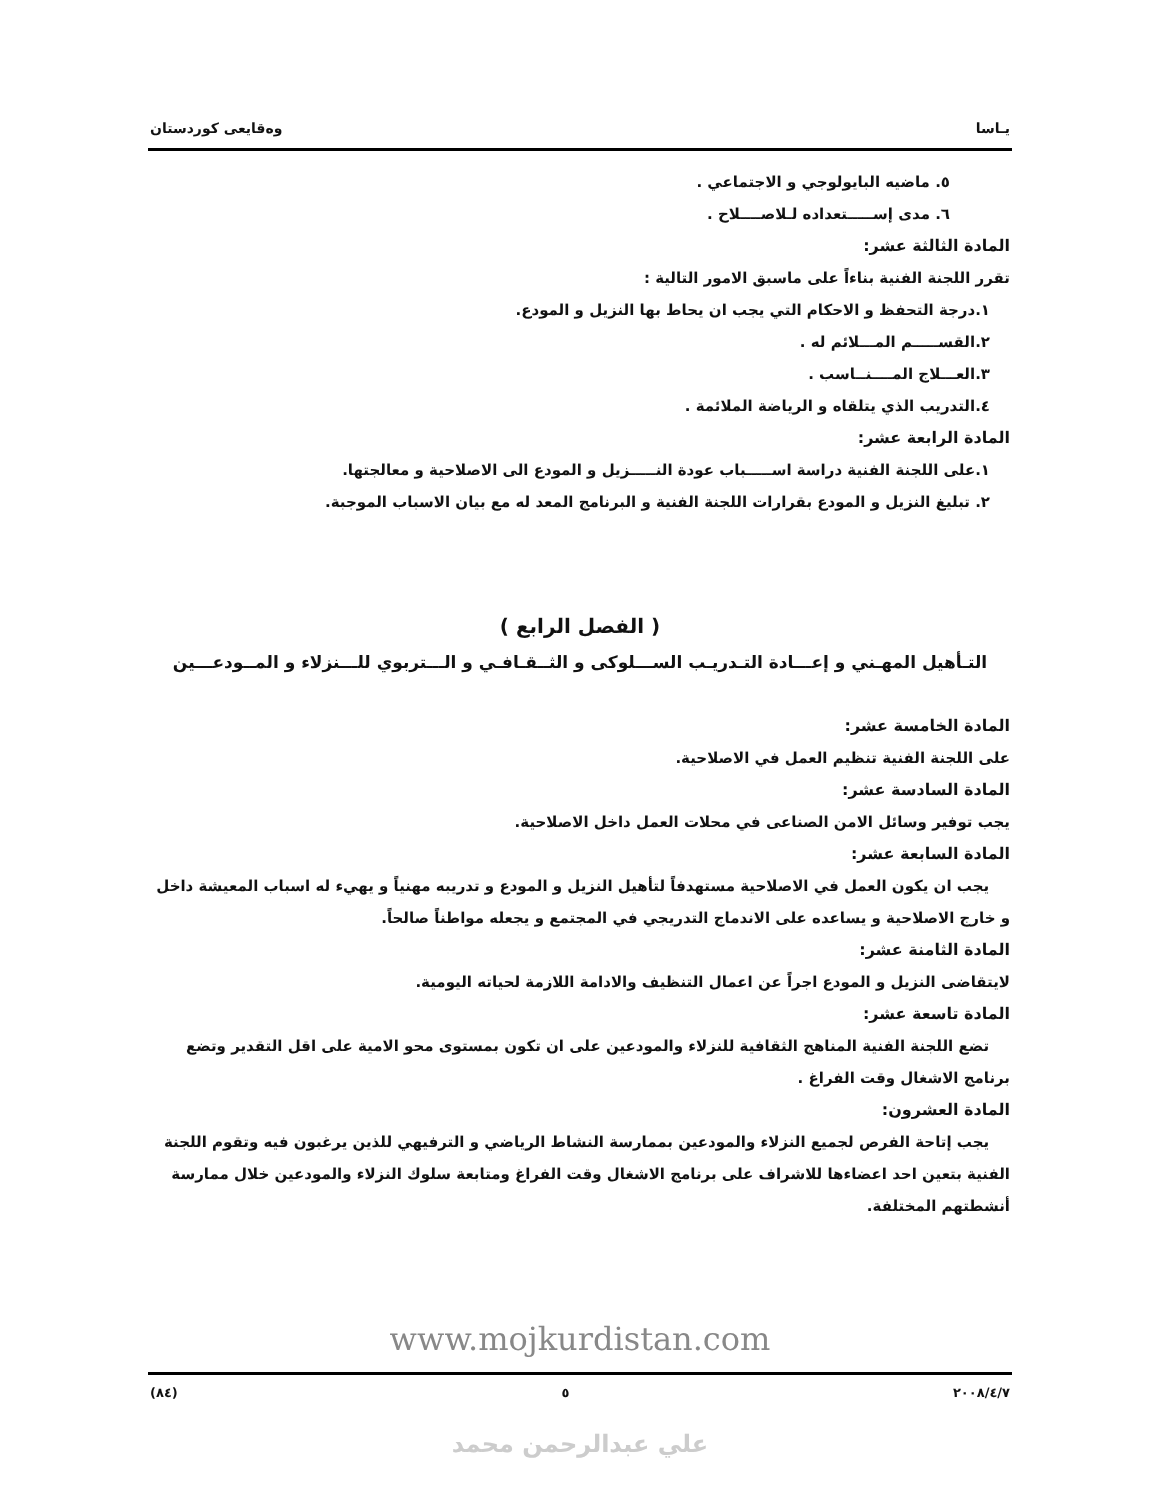يـاسا وەقايعی کوردستان
٥. ماضيه البايولوجي و الاجتماعي .
٦. مدى إســـــتعداده لـلاصــــلاح .
المادة الثالثة عشر:
تقرر اللجنة الفنية بناءاً على ماسبق الامور التالية :
١.درجة التحفظ و الاحكام التي يجب ان يحاط بها النزيل و المودع.
٢.القســـــم المـــلائم له .
٣.العـــلاج المــــنــاسب .
٤.التدريب الذي يتلقاه و الرياضة الملائمة .
المادة الرابعة عشر:
١.على اللجنة الفنية دراسة اســـــباب عودة النـــــزيل و المودع الى الاصلاحية و معالجتها.
٢. تبليغ النزيل و المودع بقرارات اللجنة الفنية و البرنامج المعد له مع بيان الاسباب الموجبة.
( الفصل الرابع )
التـأهيل المهـني و إعـــادة التـدريـب الســـلوكى و الثــقـافـي و الـــتربوي للـــنزلاء و المــودعـــين
المادة الخامسة عشر:
على اللجنة الفنية تنظيم العمل في الاصلاحية.
المادة السادسة عشر:
يجب توفير وسائل الامن الصناعى في محلات العمل داخل الاصلاحية.
المادة السابعة عشر:
يجب ان يكون العمل في الاصلاحية مستهدفاً لتأهيل النزيل و المودع و تدريبه مهنياً و يهيء له اسباب المعيشة داخل و خارج الاصلاحية و يساعده على الاندماج التدريجي في المجتمع و يجعله مواطناً صالحاً.
المادة الثامنة عشر:
لايتقاضى النزيل و المودع اجراً عن اعمال التنظيف والادامة اللازمة لحياته اليومية.
المادة تاسعة عشر:
تضع اللجنة الفنية المناهج الثقافية للنزلاء والمودعين على ان تكون بمستوى محو الامية على اقل التقدير وتضع برنامج الاشغال وقت الفراغ .
المادة العشرون:
يجب إتاحة الفرص لجميع النزلاء والمودعين بممارسة النشاط الرياضي و الترفيهي للذين يرغبون فيه وتقوم اللجنة الفنية بتعين احد اعضاءها للاشراف على برنامج الاشغال وقت الفراغ ومتابعة سلوك النزلاء والمودعين خلال ممارسة أنشطتهم المختلفة.
www.mojkurdistan.com
٢٠٠٨/٤/٧ ٥ (٨٤)
علي عبدالرحمن محمد